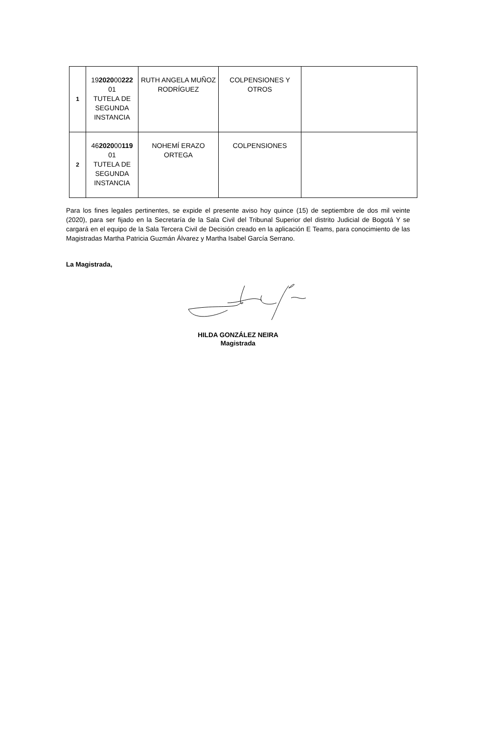| 1 | 19 2020 00 222 01 TUTELA DE SEGUNDA INSTANCIA | RUTH ANGELA MUÑOZ RODRÍGUEZ | COLPENSIONES Y OTROS | |
| 2 | 46 2020 00 119 01 TUTELA DE SEGUNDA INSTANCIA | NOHEMÍ ERAZO ORTEGA | COLPENSIONES | |
Para los fines legales pertinentes, se expide el presente aviso hoy quince (15) de septiembre de dos mil veinte (2020), para ser fijado en la Secretaría de la Sala Civil del Tribunal Superior del distrito Judicial de Bogotá Y se cargará en el equipo de la Sala Tercera Civil de Decisión creado en la aplicación E Teams, para conocimiento de las Magistradas Martha Patricia Guzmán Álvarez y Martha Isabel García Serrano.
La Magistrada,
HILDA GONZÁLEZ NEIRA
Magistrada